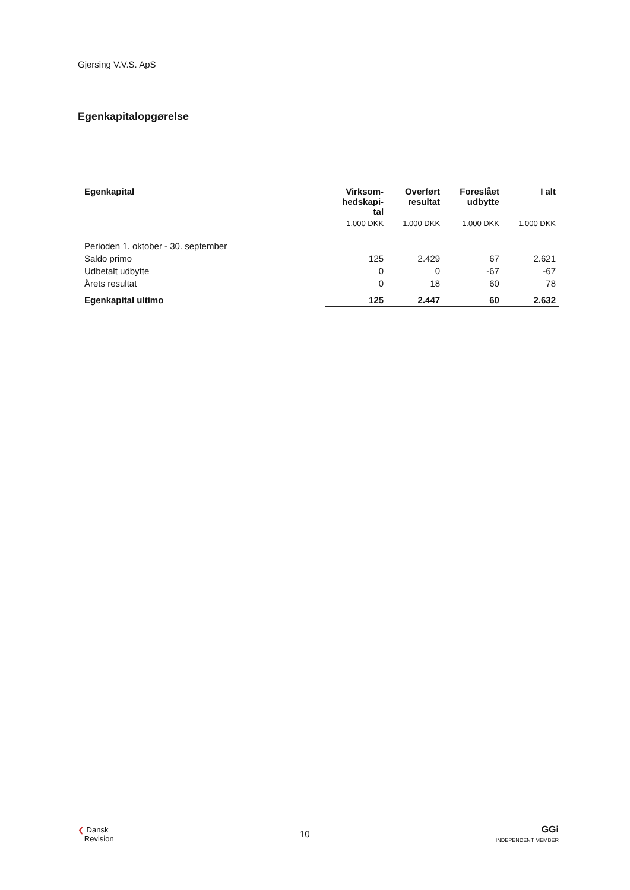Gjersing V.V.S. ApS
Egenkapitalopgørelse
| Egenkapital | Virksom- hedskapi- tal | Overført resultat | Foreslået udbytte | I alt |
| --- | --- | --- | --- | --- |
| | 1.000 DKK | 1.000 DKK | 1.000 DKK | 1.000 DKK |
| Perioden 1. oktober - 30. september | | | | |
| Saldo primo | 125 | 2.429 | 67 | 2.621 |
| Udbetalt udbytte | 0 | 0 | -67 | -67 |
| Årets resultat | 0 | 18 | 60 | 78 |
| Egenkapital ultimo | 125 | 2.447 | 60 | 2.632 |
❮ Dansk
Revision
10
GGi
INDEPENDENT MEMBER